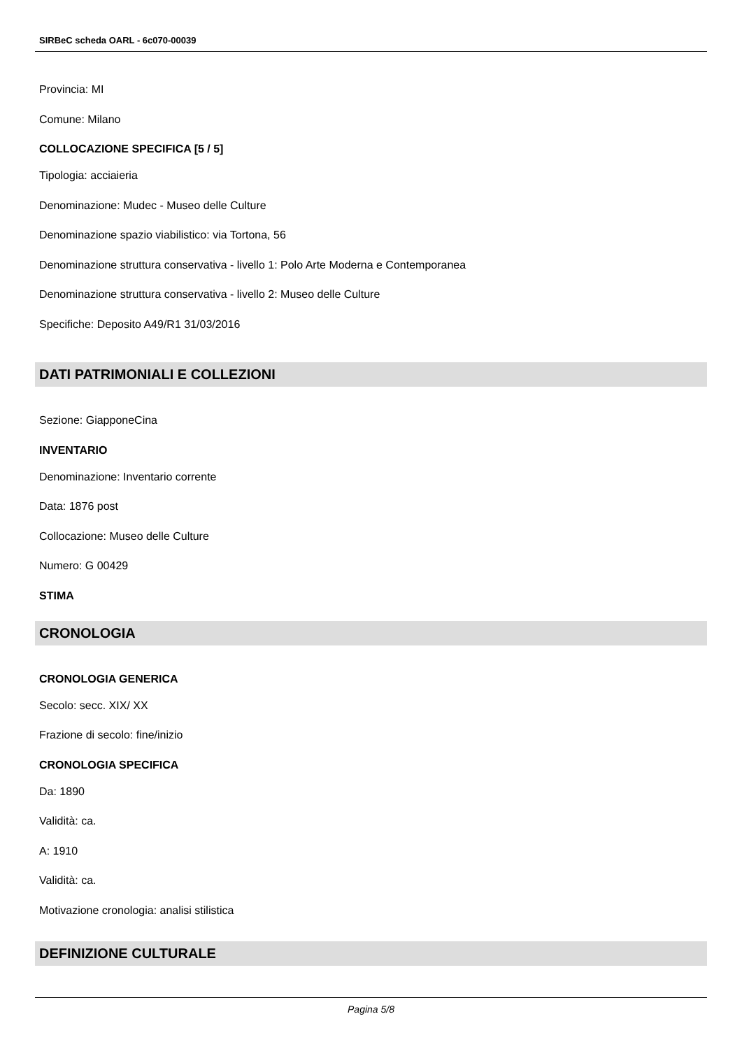SIRBeC scheda OARL - 6c070-00039
Provincia: MI
Comune: Milano
COLLOCAZIONE SPECIFICA [5 / 5]
Tipologia: acciaieria
Denominazione: Mudec - Museo delle Culture
Denominazione spazio viabilistico: via Tortona, 56
Denominazione struttura conservativa - livello 1: Polo Arte Moderna e Contemporanea
Denominazione struttura conservativa - livello 2: Museo delle Culture
Specifiche: Deposito A49/R1 31/03/2016
DATI PATRIMONIALI E COLLEZIONI
Sezione: GiapponeCina
INVENTARIO
Denominazione: Inventario corrente
Data: 1876 post
Collocazione: Museo delle Culture
Numero: G 00429
STIMA
CRONOLOGIA
CRONOLOGIA GENERICA
Secolo: secc. XIX/ XX
Frazione di secolo: fine/inizio
CRONOLOGIA SPECIFICA
Da: 1890
Validità: ca.
A: 1910
Validità: ca.
Motivazione cronologia: analisi stilistica
DEFINIZIONE CULTURALE
Pagina 5/8